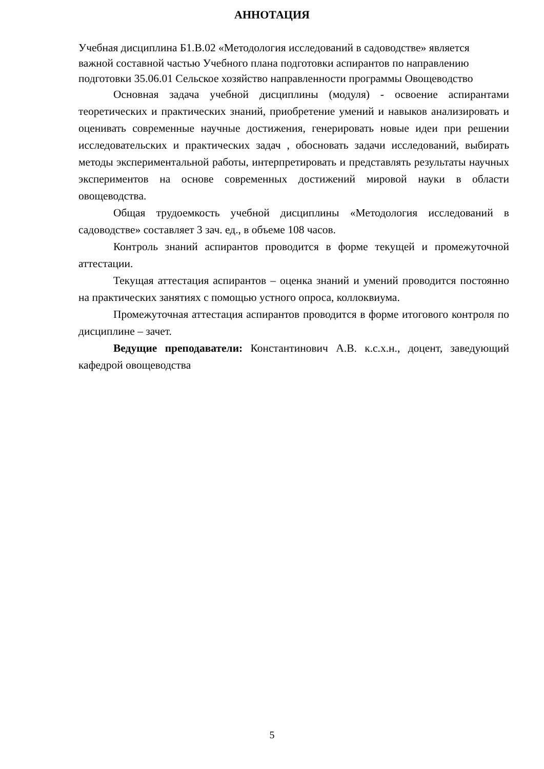АННОТАЦИЯ
Учебная дисциплина Б1.В.02 «Методология исследований в садоводстве» является важной составной частью Учебного плана подготовки аспирантов по направлению подготовки 35.06.01 Сельское хозяйство направленности программы Овощеводство
Основная задача учебной дисциплины (модуля) - освоение аспирантами теоретических и практических знаний, приобретение умений и навыков анализировать и оценивать современные научные достижения, генерировать новые идеи при решении исследовательских и практических задач , обосновать задачи исследований, выбирать методы экспериментальной работы, интерпретировать и представлять результаты научных экспериментов на основе современных достижений мировой науки в области овощеводства.
Общая трудоемкость учебной дисциплины «Методология исследований в садоводстве» составляет 3 зач. ед., в объеме 108 часов.
Контроль знаний аспирантов проводится в форме текущей и промежуточной аттестации.
Текущая аттестация аспирантов – оценка знаний и умений проводится постоянно на практических занятиях с помощью устного опроса, коллоквиума.
Промежуточная аттестация аспирантов проводится в форме итогового контроля по дисциплине – зачет.
Ведущие преподаватели: Константинович А.В. к.с.х.н., доцент, заведующий кафедрой овощеводства
5